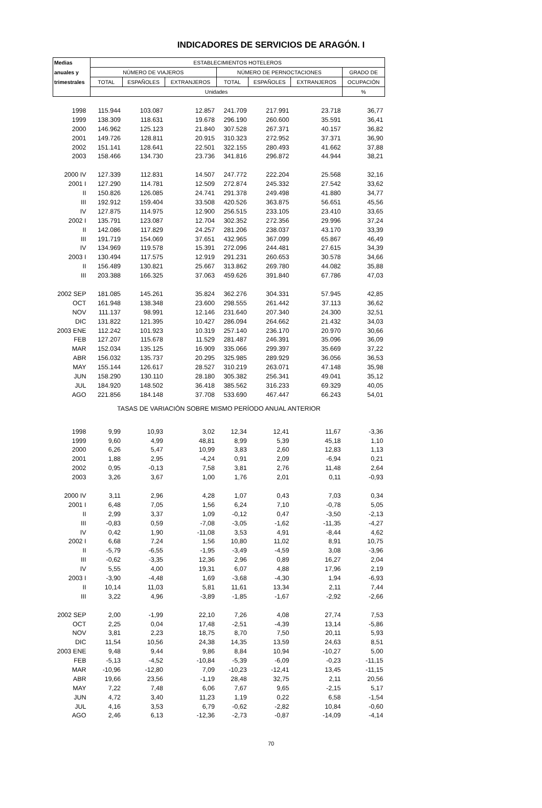INDICADORES DE SERVICIOS DE ARAGÓN. I
| Medias | ESTABLECIMIENTOS HOTELEROS | | | | | | |
| --- | --- | --- | --- | --- | --- | --- | --- |
| anuales y | NÚMERO DE VIAJEROS | | | NÚMERO DE PERNOCTACIONES | | | GRADO DE |
| trimestrales | TOTAL | ESPAÑOLES | EXTRANJEROS | TOTAL | ESPAÑOLES | EXTRANJEROS | OCUPACIÓN |
| | Unidades | | | | | | % |
| 1998 | 115.944 | 103.087 | 12.857 | 241.709 | 217.991 | 23.718 | 36,77 |
| 1999 | 138.309 | 118.631 | 19.678 | 296.190 | 260.600 | 35.591 | 36,41 |
| 2000 | 146.962 | 125.123 | 21.840 | 307.528 | 267.371 | 40.157 | 36,82 |
| 2001 | 149.726 | 128.811 | 20.915 | 310.323 | 272.952 | 37.371 | 36,90 |
| 2002 | 151.141 | 128.641 | 22.501 | 322.155 | 280.493 | 41.662 | 37,88 |
| 2003 | 158.466 | 134.730 | 23.736 | 341.816 | 296.872 | 44.944 | 38,21 |
| 2000 IV | 127.339 | 112.831 | 14.507 | 247.772 | 222.204 | 25.568 | 32,16 |
| 2001 I | 127.290 | 114.781 | 12.509 | 272.874 | 245.332 | 27.542 | 33,62 |
| II | 150.826 | 126.085 | 24.741 | 291.378 | 249.498 | 41.880 | 34,77 |
| III | 192.912 | 159.404 | 33.508 | 420.526 | 363.875 | 56.651 | 45,56 |
| IV | 127.875 | 114.975 | 12.900 | 256.515 | 233.105 | 23.410 | 33,65 |
| 2002 I | 135.791 | 123.087 | 12.704 | 302.352 | 272.356 | 29.996 | 37,24 |
| II | 142.086 | 117.829 | 24.257 | 281.206 | 238.037 | 43.170 | 33,39 |
| III | 191.719 | 154.069 | 37.651 | 432.965 | 367.099 | 65.867 | 46,49 |
| IV | 134.969 | 119.578 | 15.391 | 272.096 | 244.481 | 27.615 | 34,39 |
| 2003 I | 130.494 | 117.575 | 12.919 | 291.231 | 260.653 | 30.578 | 34,66 |
| II | 156.489 | 130.821 | 25.667 | 313.862 | 269.780 | 44.082 | 35,88 |
| III | 203.388 | 166.325 | 37.063 | 459.626 | 391.840 | 67.786 | 47,03 |
| 2002 SEP | 181.085 | 145.261 | 35.824 | 362.276 | 304.331 | 57.945 | 42,85 |
| OCT | 161.948 | 138.348 | 23.600 | 298.555 | 261.442 | 37.113 | 36,62 |
| NOV | 111.137 | 98.991 | 12.146 | 231.640 | 207.340 | 24.300 | 32,51 |
| DIC | 131.822 | 121.395 | 10.427 | 286.094 | 264.662 | 21.432 | 34,03 |
| 2003 ENE | 112.242 | 101.923 | 10.319 | 257.140 | 236.170 | 20.970 | 30,66 |
| FEB | 127.207 | 115.678 | 11.529 | 281.487 | 246.391 | 35.096 | 36,09 |
| MAR | 152.034 | 135.125 | 16.909 | 335.066 | 299.397 | 35.669 | 37,22 |
| ABR | 156.032 | 135.737 | 20.295 | 325.985 | 289.929 | 36.056 | 36,53 |
| MAY | 155.144 | 126.617 | 28.527 | 310.219 | 263.071 | 47.148 | 35,98 |
| JUN | 158.290 | 130.110 | 28.180 | 305.382 | 256.341 | 49.041 | 35,12 |
| JUL | 184.920 | 148.502 | 36.418 | 385.562 | 316.233 | 69.329 | 40,05 |
| AGO | 221.856 | 184.148 | 37.708 | 533.690 | 467.447 | 66.243 | 54,01 |
| TASAS DE VARIACIÓN SOBRE MISMO PERÍODO ANUAL ANTERIOR | | | | | | | |
| 1998 | 9,99 | 10,93 | 3,02 | 12,34 | 12,41 | 11,67 | -3,36 |
| 1999 | 9,60 | 4,99 | 48,81 | 8,99 | 5,39 | 45,18 | 1,10 |
| 2000 | 6,26 | 5,47 | 10,99 | 3,83 | 2,60 | 12,83 | 1,13 |
| 2001 | 1,88 | 2,95 | -4,24 | 0,91 | 2,09 | -6,94 | 0,21 |
| 2002 | 0,95 | -0,13 | 7,58 | 3,81 | 2,76 | 11,48 | 2,64 |
| 2003 | 3,26 | 3,67 | 1,00 | 1,76 | 2,01 | 0,11 | -0,93 |
| 2000 IV | 3,11 | 2,96 | 4,28 | 1,07 | 0,43 | 7,03 | 0,34 |
| 2001 I | 6,48 | 7,05 | 1,56 | 6,24 | 7,10 | -0,78 | 5,05 |
| II | 2,99 | 3,37 | 1,09 | -0,12 | 0,47 | -3,50 | -2,13 |
| III | -0,83 | 0,59 | -7,08 | -3,05 | -1,62 | -11,35 | -4,27 |
| IV | 0,42 | 1,90 | -11,08 | 3,53 | 4,91 | -8,44 | 4,62 |
| 2002 I | 6,68 | 7,24 | 1,56 | 10,80 | 11,02 | 8,91 | 10,75 |
| II | -5,79 | -6,55 | -1,95 | -3,49 | -4,59 | 3,08 | -3,96 |
| III | -0,62 | -3,35 | 12,36 | 2,96 | 0,89 | 16,27 | 2,04 |
| IV | 5,55 | 4,00 | 19,31 | 6,07 | 4,88 | 17,96 | 2,19 |
| 2003 I | -3,90 | -4,48 | 1,69 | -3,68 | -4,30 | 1,94 | -6,93 |
| II | 10,14 | 11,03 | 5,81 | 11,61 | 13,34 | 2,11 | 7,44 |
| III | 3,22 | 4,96 | -3,89 | -1,85 | -1,67 | -2,92 | -2,66 |
| 2002 SEP | 2,00 | -1,99 | 22,10 | 7,26 | 4,08 | 27,74 | 7,53 |
| OCT | 2,25 | 0,04 | 17,48 | -2,51 | -4,39 | 13,14 | -5,86 |
| NOV | 3,81 | 2,23 | 18,75 | 8,70 | 7,50 | 20,11 | 5,93 |
| DIC | 11,54 | 10,56 | 24,38 | 14,35 | 13,59 | 24,63 | 8,51 |
| 2003 ENE | 9,48 | 9,44 | 9,86 | 8,84 | 10,94 | -10,27 | 5,00 |
| FEB | -5,13 | -4,52 | -10,84 | -5,39 | -6,09 | -0,23 | -11,15 |
| MAR | -10,96 | -12,80 | 7,09 | -10,23 | -12,41 | 13,45 | -11,15 |
| ABR | 19,66 | 23,56 | -1,19 | 28,48 | 32,75 | 2,11 | 20,56 |
| MAY | 7,22 | 7,48 | 6,06 | 7,67 | 9,65 | -2,15 | 5,17 |
| JUN | 4,72 | 3,40 | 11,23 | 1,19 | 0,22 | 6,58 | -1,54 |
| JUL | 4,16 | 3,53 | 6,79 | -0,62 | -2,82 | 10,84 | -0,60 |
| AGO | 2,46 | 6,13 | -12,36 | -2,73 | -0,87 | -14,09 | -4,14 |
70